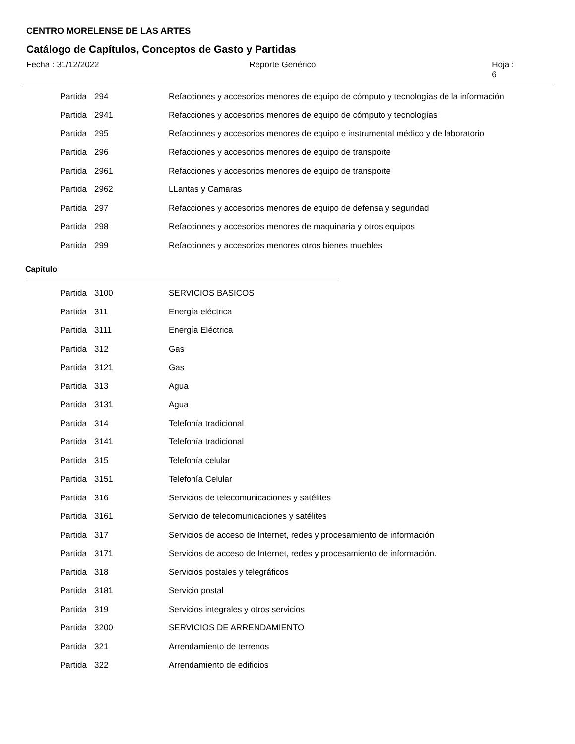CENTRO MORELENSE DE LAS ARTES
Catálogo de Capítulos, Conceptos de Gasto y Partidas
Fecha : 31/12/2022 Reporte Genérico Hoja : 6
| Partida | 294 | Refacciones y accesorios menores de equipo de cómputo y tecnologías de la información |
| Partida | 2941 | Refacciones y accesorios menores de equipo de cómputo y tecnologías |
| Partida | 295 | Refacciones y accesorios menores de equipo e instrumental médico y de laboratorio |
| Partida | 296 | Refacciones y accesorios menores de equipo de transporte |
| Partida | 2961 | Refacciones y accesorios menores de equipo de transporte |
| Partida | 2962 | LLantas y Camaras |
| Partida | 297 | Refacciones y accesorios menores de equipo de defensa y seguridad |
| Partida | 298 | Refacciones y accesorios menores de maquinaria y otros equipos |
| Partida | 299 | Refacciones y accesorios menores otros bienes muebles |
Capítulo
| Partida | 3100 | SERVICIOS BASICOS |
| Partida | 311 | Energía eléctrica |
| Partida | 3111 | Energía Eléctrica |
| Partida | 312 | Gas |
| Partida | 3121 | Gas |
| Partida | 313 | Agua |
| Partida | 3131 | Agua |
| Partida | 314 | Telefonía tradicional |
| Partida | 3141 | Telefonía tradicional |
| Partida | 315 | Telefonía celular |
| Partida | 3151 | Telefonía Celular |
| Partida | 316 | Servicios de telecomunicaciones y satélites |
| Partida | 3161 | Servicio de telecomunicaciones y satélites |
| Partida | 317 | Servicios de acceso de Internet, redes y procesamiento de información |
| Partida | 3171 | Servicios de acceso de Internet, redes y procesamiento de información. |
| Partida | 318 | Servicios postales y telegráficos |
| Partida | 3181 | Servicio postal |
| Partida | 319 | Servicios integrales y otros servicios |
| Partida | 3200 | SERVICIOS DE ARRENDAMIENTO |
| Partida | 321 | Arrendamiento de terrenos |
| Partida | 322 | Arrendamiento de edificios |